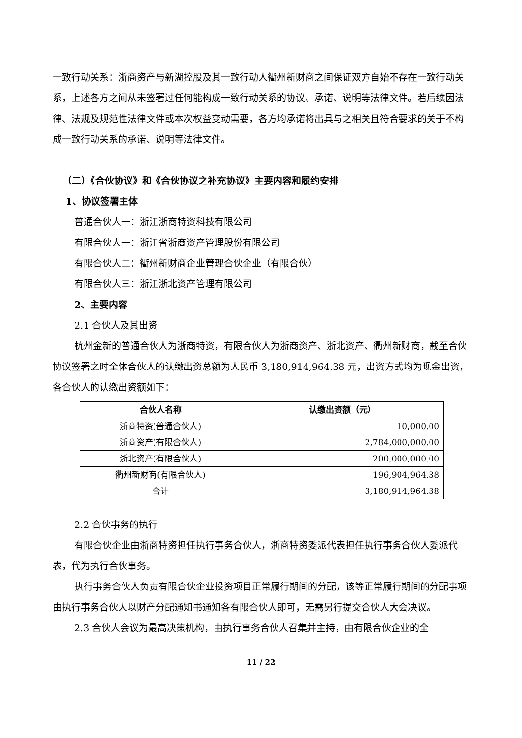一致行动关系：浙商资产与新湖控股及其一致行动人衢州新财商之间保证双方自始不存在一致行动关系，上述各方之间从未签署过任何能构成一致行动关系的协议、承诺、说明等法律文件。若后续因法律、法规及规范性法律文件或本次权益变动需要，各方均承诺将出具与之相关且符合要求的关于不构成一致行动关系的承诺、说明等法律文件。
（二）《合伙协议》和《合伙协议之补充协议》主要内容和履约安排
1、协议签署主体
普通合伙人一：浙江浙商特资科技有限公司
有限合伙人一：浙江省浙商资产管理股份有限公司
有限合伙人二：衢州新财商企业管理合伙企业（有限合伙）
有限合伙人三：浙江浙北资产管理有限公司
2、主要内容
2.1 合伙人及其出资
杭州金新的普通合伙人为浙商特资，有限合伙人为浙商资产、浙北资产、衢州新财商，截至合伙协议签署之时全体合伙人的认缴出资总额为人民币 3,180,914,964.38 元，出资方式均为现金出资，各合伙人的认缴出资额如下：
| 合伙人名称 | 认缴出资额（元） |
| --- | --- |
| 浙商特资(普通合伙人) | 10,000.00 |
| 浙商资产(有限合伙人) | 2,784,000,000.00 |
| 浙北资产(有限合伙人) | 200,000,000.00 |
| 衢州新财商(有限合伙人) | 196,904,964.38 |
| 合计 | 3,180,914,964.38 |
2.2 合伙事务的执行
有限合伙企业由浙商特资担任执行事务合伙人，浙商特资委派代表担任执行事务合伙人委派代表，代为执行合伙事务。
执行事务合伙人负责有限合伙企业投资项目正常履行期间的分配，该等正常履行期间的分配事项由执行事务合伙人以财产分配通知书通知各有限合伙人即可，无需另行提交合伙人大会决议。
2.3 合伙人会议为最高决策机构，由执行事务合伙人召集并主持，由有限合伙企业的全
11 / 22